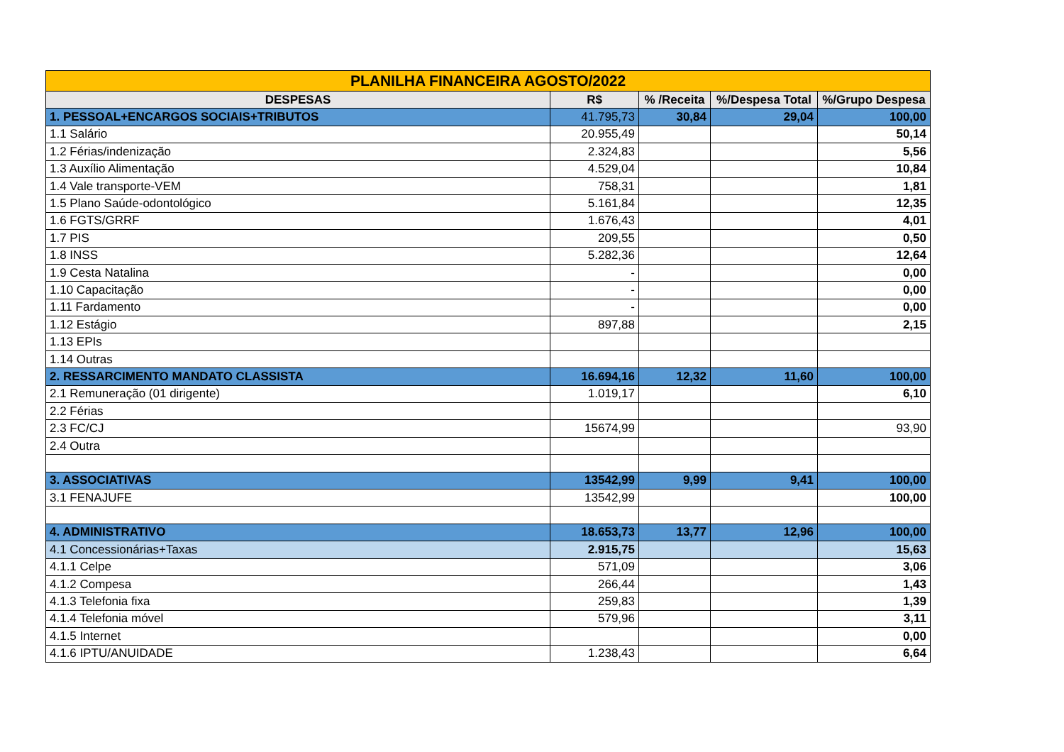| PLANILHA FINANCEIRA AGOSTO/2022 | | | | |
| DESPESAS | R$ | % /Receita | %/Despesa Total | %/Grupo Despesa |
| 1. PESSOAL+ENCARGOS SOCIAIS+TRIBUTOS | 41.795,73 | 30,84 | 29,04 | 100,00 |
| 1.1 Salário | 20.955,49 | | | 50,14 |
| 1.2 Férias/indenização | 2.324,83 | | | 5,56 |
| 1.3 Auxílio Alimentação | 4.529,04 | | | 10,84 |
| 1.4 Vale transporte-VEM | 758,31 | | | 1,81 |
| 1.5 Plano Saúde-odontológico | 5.161,84 | | | 12,35 |
| 1.6 FGTS/GRRF | 1.676,43 | | | 4,01 |
| 1.7 PIS | 209,55 | | | 0,50 |
| 1.8 INSS | 5.282,36 | | | 12,64 |
| 1.9 Cesta Natalina | - | | | 0,00 |
| 1.10 Capacitação | - | | | 0,00 |
| 1.11 Fardamento | - | | | 0,00 |
| 1.12 Estágio | 897,88 | | | 2,15 |
| 1.13 EPIs | | | | |
| 1.14 Outras | | | | |
| 2. RESSARCIMENTO MANDATO CLASSISTA | 16.694,16 | 12,32 | 11,60 | 100,00 |
| 2.1 Remuneração (01 dirigente) | 1.019,17 | | | 6,10 |
| 2.2 Férias | | | | |
| 2.3 FC/CJ | 15674,99 | | | 93,90 |
| 2.4 Outra | | | | |
| 3. ASSOCIATIVAS | 13542,99 | 9,99 | 9,41 | 100,00 |
| 3.1 FENAJUFE | 13542,99 | | | 100,00 |
| 4. ADMINISTRATIVO | 18.653,73 | 13,77 | 12,96 | 100,00 |
| 4.1 Concessionárias+Taxas | 2.915,75 | | | 15,63 |
| 4.1.1 Celpe | 571,09 | | | 3,06 |
| 4.1.2 Compesa | 266,44 | | | 1,43 |
| 4.1.3 Telefonia fixa | 259,83 | | | 1,39 |
| 4.1.4 Telefonia móvel | 579,96 | | | 3,11 |
| 4.1.5 Internet | | | | 0,00 |
| 4.1.6 IPTU/ANUIDADE | 1.238,43 | | | 6,64 |